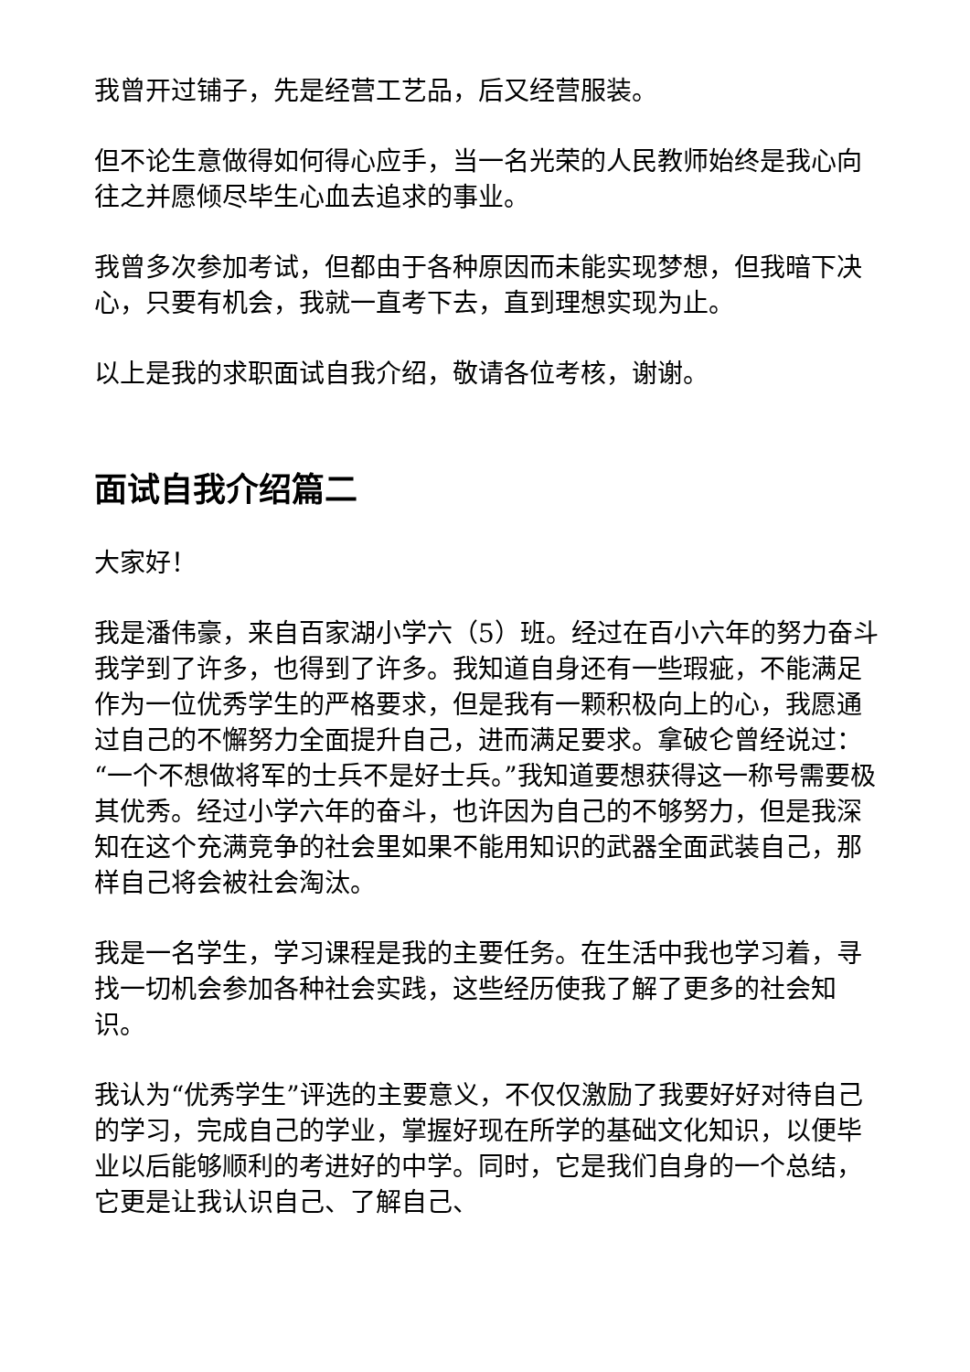我曾开过铺子，先是经营工艺品，后又经营服装。
但不论生意做得如何得心应手，当一名光荣的人民教师始终是我心向往之并愿倾尽毕生心血去追求的事业。
我曾多次参加考试，但都由于各种原因而未能实现梦想，但我暗下决心，只要有机会，我就一直考下去，直到理想实现为止。
以上是我的求职面试自我介绍，敬请各位考核，谢谢。
面试自我介绍篇二
大家好！
我是潘伟豪，来自百家湖小学六（5）班。经过在百小六年的努力奋斗我学到了许多，也得到了许多。我知道自身还有一些瑕疵，不能满足作为一位优秀学生的严格要求，但是我有一颗积极向上的心，我愿通过自己的不懈努力全面提升自己，进而满足要求。拿破仑曾经说过：“一个不想做将军的士兵不是好士兵。”我知道要想获得这一称号需要极其优秀。经过小学六年的奋斗，也许因为自己的不够努力，但是我深知在这个充满竞争的社会里如果不能用知识的武器全面武装自己，那样自己将会被社会淘汰。
我是一名学生，学习课程是我的主要任务。在生活中我也学习着，寻找一切机会参加各种社会实践，这些经历使我了解了更多的社会知识。
我认为“优秀学生”评选的主要意义，不仅仅激励了我要好好对待自己的学习，完成自己的学业，掌握好现在所学的基础文化知识，以便毕业以后能够顺利的考进好的中学。同时，它是我们自身的一个总结，它更是让我认识自己、了解自己、